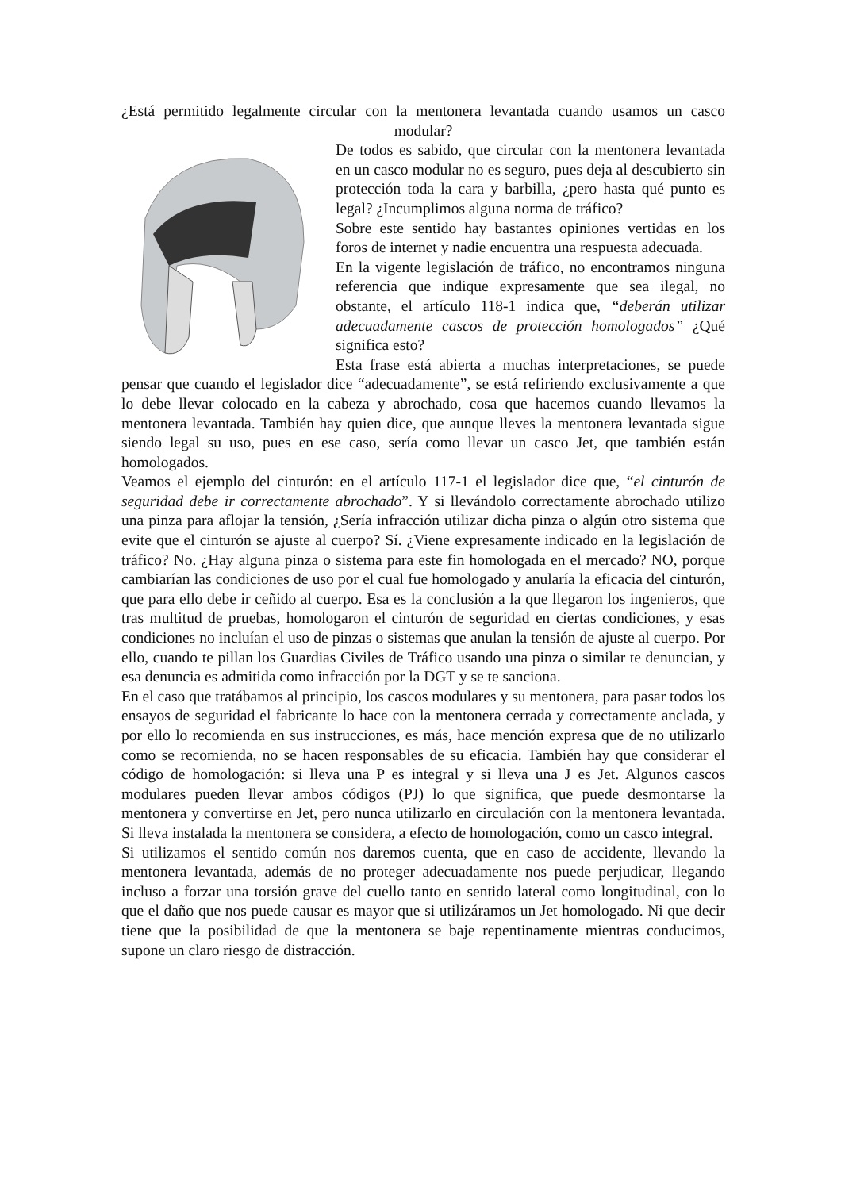¿Está permitido legalmente circular con la mentonera levantada cuando usamos un casco modular?
De todos es sabido, que circular con la mentonera levantada en un casco modular no es seguro, pues deja al descubierto sin protección toda la cara y barbilla, ¿pero hasta qué punto es legal? ¿Incumplimos alguna norma de tráfico?
Sobre este sentido hay bastantes opiniones vertidas en los foros de internet y nadie encuentra una respuesta adecuada.
En la vigente legislación de tráfico, no encontramos ninguna referencia que indique expresamente que sea ilegal, no obstante, el artículo 118-1 indica que, “deberán utilizar adecuadamente cascos de protección homologados” ¿Qué significa esto?
Esta frase está abierta a muchas interpretaciones, se puede pensar que cuando el legislador dice “adecuadamente”, se está refiriendo exclusivamente a que lo debe llevar colocado en la cabeza y abrochado, cosa que hacemos cuando llevamos la mentonera levantada. También hay quien dice, que aunque lleves la mentonera levantada sigue siendo legal su uso, pues en ese caso, sería como llevar un casco Jet, que también están homologados.
Veamos el ejemplo del cinturón: en el artículo 117-1 el legislador dice que, “el cinturón de seguridad debe ir correctamente abrochado”. Y si llevándolo correctamente abrochado utilizo una pinza para aflojar la tensión, ¿Sería infracción utilizar dicha pinza o algún otro sistema que evite que el cinturón se ajuste al cuerpo? Sí. ¿Viene expresamente indicado en la legislación de tráfico? No. ¿Hay alguna pinza o sistema para este fin homologada en el mercado? NO, porque cambiarían las condiciones de uso por el cual fue homologado y anularía la eficacia del cinturón, que para ello debe ir ceñido al cuerpo. Esa es la conclusión a la que llegaron los ingenieros, que tras multitud de pruebas, homologaron el cinturón de seguridad en ciertas condiciones, y esas condiciones no incluían el uso de pinzas o sistemas que anulan la tensión de ajuste al cuerpo. Por ello, cuando te pillan los Guardias Civiles de Tráfico usando una pinza o similar te denuncian, y esa denuncia es admitida como infracción por la DGT y se te sanciona.
En el caso que tratábamos al principio, los cascos modulares y su mentonera, para pasar todos los ensayos de seguridad el fabricante lo hace con la mentonera cerrada y correctamente anclada, y por ello lo recomienda en sus instrucciones, es más, hace mención expresa que de no utilizarlo como se recomienda, no se hacen responsables de su eficacia. También hay que considerar el código de homologación: si lleva una P es integral y si lleva una J es Jet. Algunos cascos modulares pueden llevar ambos códigos (PJ) lo que significa, que puede desmontarse la mentonera y convertirse en Jet, pero nunca utilizarlo en circulación con la mentonera levantada. Si lleva instalada la mentonera se considera, a efecto de homologación, como un casco integral.
Si utilizamos el sentido común nos daremos cuenta, que en caso de accidente, llevando la mentonera levantada, además de no proteger adecuadamente nos puede perjudicar, llegando incluso a forzar una torsión grave del cuello tanto en sentido lateral como longitudinal, con lo que el daño que nos puede causar es mayor que si utilizáramos un Jet homologado. Ni que decir tiene que la posibilidad de que la mentonera se baje repentinamente mientras conducimos, supone un claro riesgo de distracción.